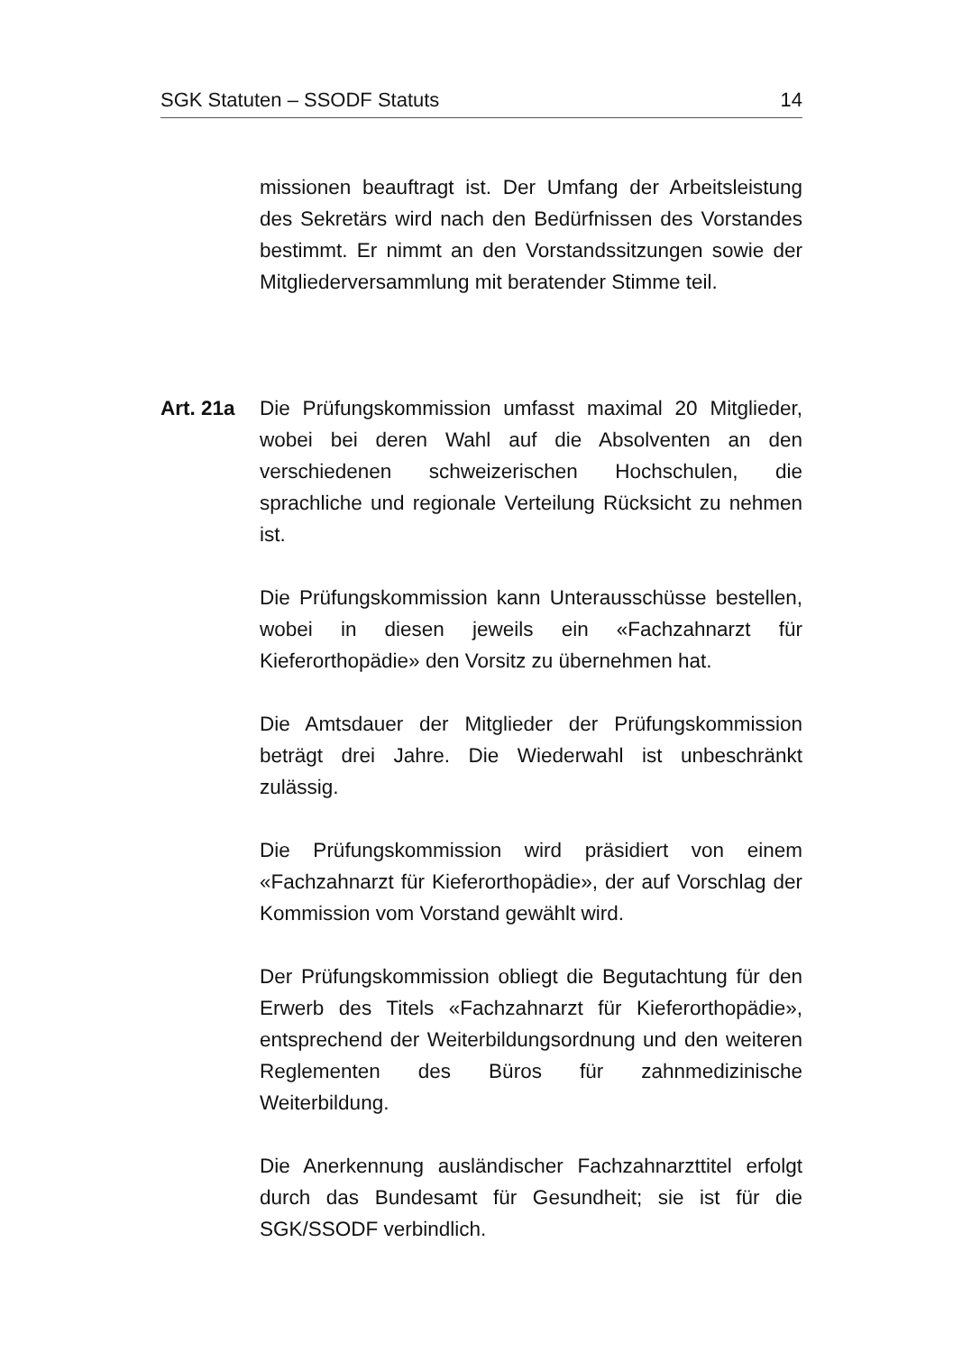SGK Statuten – SSODF Statuts 14
missionen beauftragt ist. Der Umfang der Arbeitsleistung des Sekretärs wird nach den Bedürfnissen des Vorstandes bestimmt. Er nimmt an den Vorstandssitzungen sowie der Mitgliederversammlung mit beratender Stimme teil.
Art. 21a Die Prüfungskommission umfasst maximal 20 Mitglieder, wobei bei deren Wahl auf die Absolventen an den verschiedenen schweizerischen Hochschulen, die sprachliche und regionale Verteilung Rücksicht zu nehmen ist.
Die Prüfungskommission kann Unterausschüsse bestellen, wobei in diesen jeweils ein «Fachzahnarzt für Kieferorthopädie» den Vorsitz zu übernehmen hat.
Die Amtsdauer der Mitglieder der Prüfungskommission beträgt drei Jahre. Die Wiederwahl ist unbeschränkt zulässig.
Die Prüfungskommission wird präsidiert von einem «Fachzahnarzt für Kieferorthopädie», der auf Vorschlag der Kommission vom Vorstand gewählt wird.
Der Prüfungskommission obliegt die Begutachtung für den Erwerb des Titels «Fachzahnarzt für Kieferorthopädie», entsprechend der Weiterbildungsordnung und den weiteren Reglementen des Büros für zahnmedizinische Weiterbildung.
Die Anerkennung ausländischer Fachzahnarzttitel erfolgt durch das Bundesamt für Gesundheit; sie ist für die SGK/SSODF verbindlich.